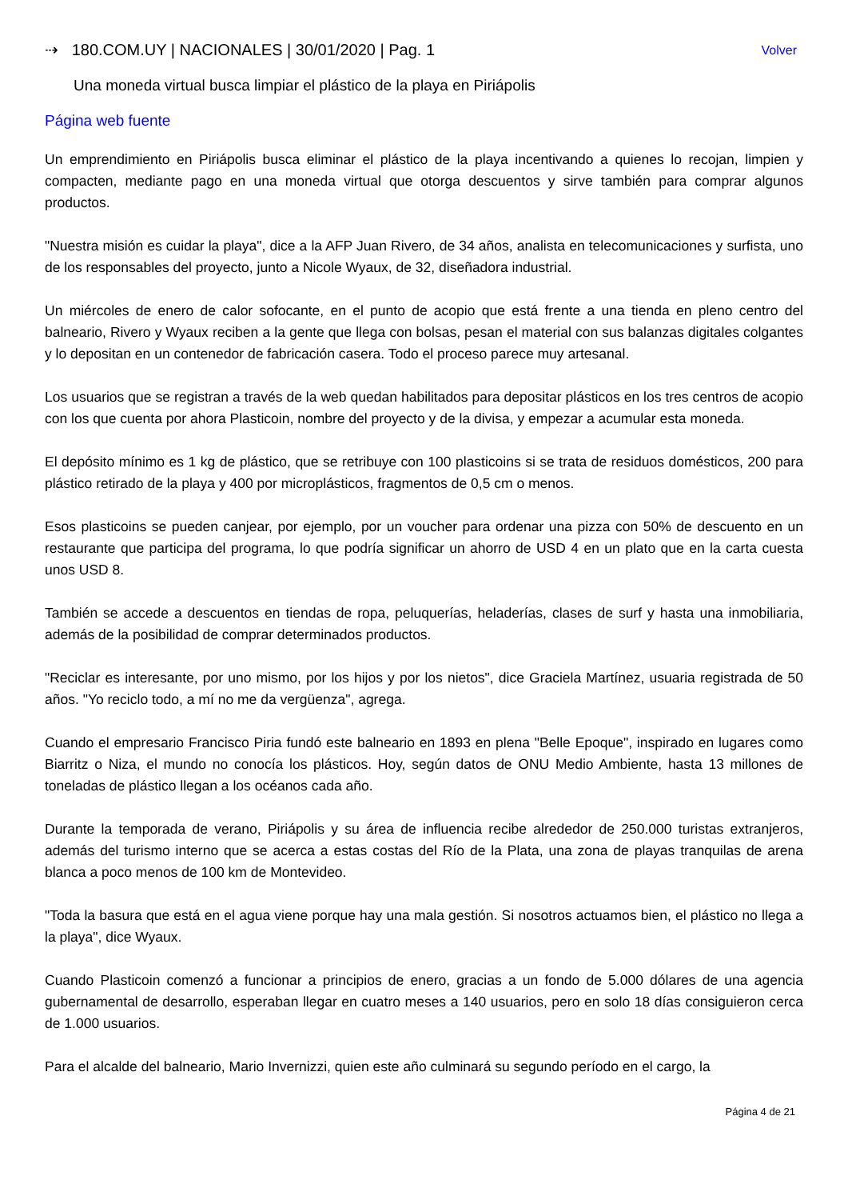⇢ 180.COM.UY | NACIONALES | 30/01/2020 | Pag. 1 Volver
Una moneda virtual busca limpiar el plástico de la playa en Piriápolis
Página web fuente
Un emprendimiento en Piriápolis busca eliminar el plástico de la playa incentivando a quienes lo recojan, limpien y compacten, mediante pago en una moneda virtual que otorga descuentos y sirve también para comprar algunos productos.
"Nuestra misión es cuidar la playa", dice a la AFP Juan Rivero, de 34 años, analista en telecomunicaciones y surfista, uno de los responsables del proyecto, junto a Nicole Wyaux, de 32, diseñadora industrial.
Un miércoles de enero de calor sofocante, en el punto de acopio que está frente a una tienda en pleno centro del balneario, Rivero y Wyaux reciben a la gente que llega con bolsas, pesan el material con sus balanzas digitales colgantes y lo depositan en un contenedor de fabricación casera. Todo el proceso parece muy artesanal.
Los usuarios que se registran a través de la web quedan habilitados para depositar plásticos en los tres centros de acopio con los que cuenta por ahora Plasticoin, nombre del proyecto y de la divisa, y empezar a acumular esta moneda.
El depósito mínimo es 1 kg de plástico, que se retribuye con 100 plasticoins si se trata de residuos domésticos, 200 para plástico retirado de la playa y 400 por microplásticos, fragmentos de 0,5 cm o menos.
Esos plasticoins se pueden canjear, por ejemplo, por un voucher para ordenar una pizza con 50% de descuento en un restaurante que participa del programa, lo que podría significar un ahorro de USD 4 en un plato que en la carta cuesta unos USD 8.
También se accede a descuentos en tiendas de ropa, peluquerías, heladerías, clases de surf y hasta una inmobiliaria, además de la posibilidad de comprar determinados productos.
"Reciclar es interesante, por uno mismo, por los hijos y por los nietos", dice Graciela Martínez, usuaria registrada de 50 años. "Yo reciclo todo, a mí no me da vergüenza", agrega.
Cuando el empresario Francisco Piria fundó este balneario en 1893 en plena "Belle Epoque", inspirado en lugares como Biarritz o Niza, el mundo no conocía los plásticos. Hoy, según datos de ONU Medio Ambiente, hasta 13 millones de toneladas de plástico llegan a los océanos cada año.
Durante la temporada de verano, Piriápolis y su área de influencia recibe alrededor de 250.000 turistas extranjeros, además del turismo interno que se acerca a estas costas del Río de la Plata, una zona de playas tranquilas de arena blanca a poco menos de 100 km de Montevideo.
"Toda la basura que está en el agua viene porque hay una mala gestión. Si nosotros actuamos bien, el plástico no llega a la playa", dice Wyaux.
Cuando Plasticoin comenzó a funcionar a principios de enero, gracias a un fondo de 5.000 dólares de una agencia gubernamental de desarrollo, esperaban llegar en cuatro meses a 140 usuarios, pero en solo 18 días consiguieron cerca de 1.000 usuarios.
Para el alcalde del balneario, Mario Invernizzi, quien este año culminará su segundo período en el cargo, la
Página 4 de 21